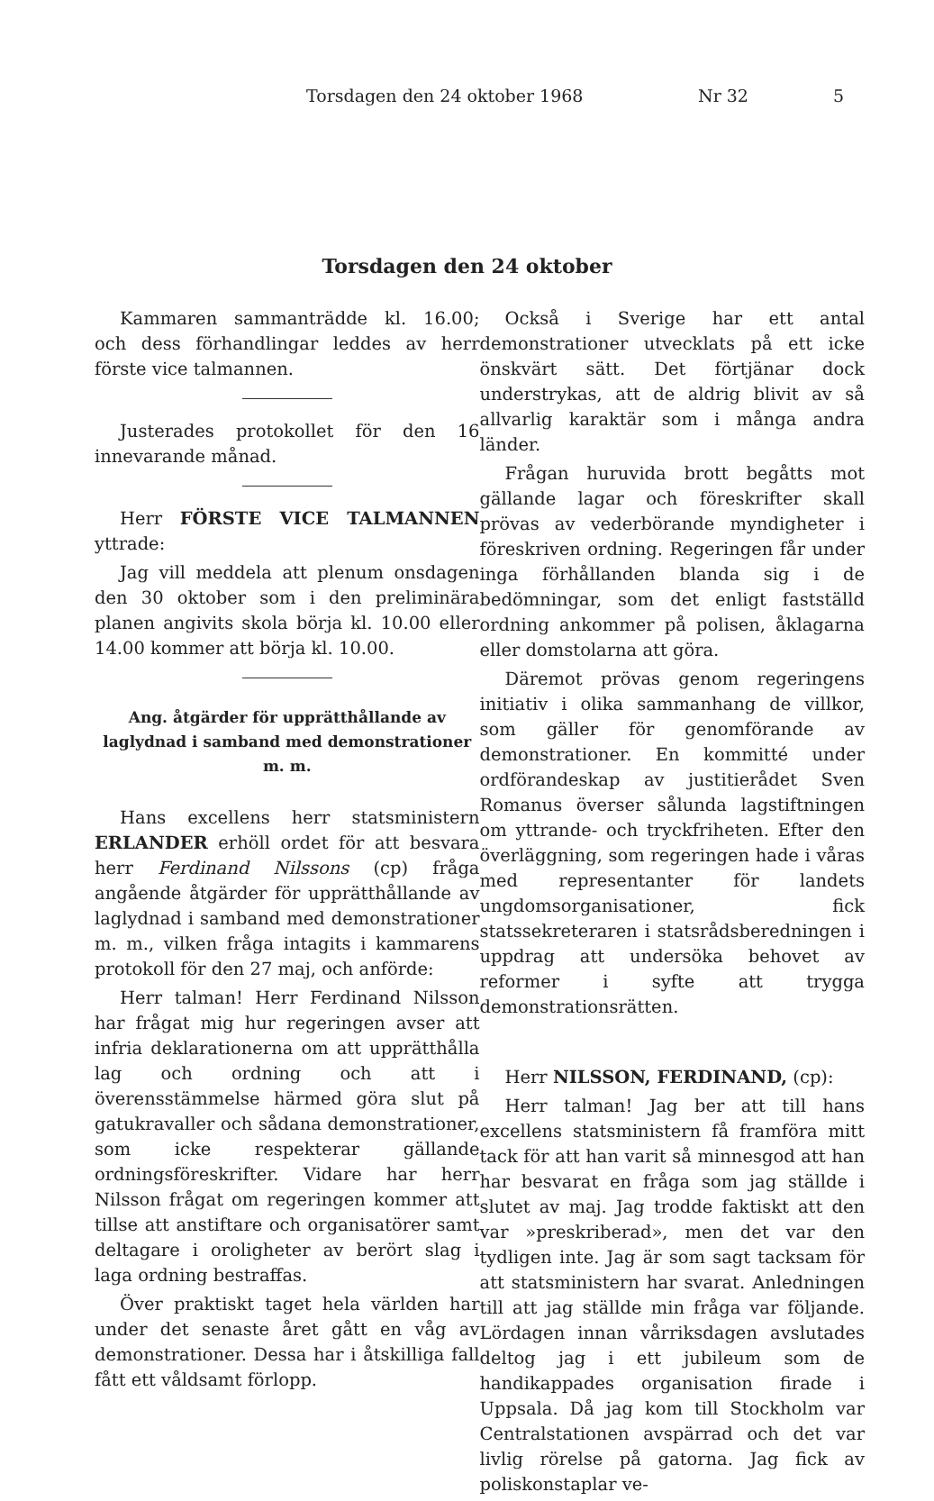Torsdagen den 24 oktober 1968 Nr 32 5
Torsdagen den 24 oktober
Kammaren sammanträdde kl. 16.00; och dess förhandlingar leddes av herr förste vice talmannen.
Justerades protokollet för den 16 innevarande månad.
Herr FÖRSTE VICE TALMANNEN yttrade:
Jag vill meddela att plenum onsdagen den 30 oktober som i den preliminära planen angivits skola börja kl. 10.00 eller 14.00 kommer att börja kl. 10.00.
Ang. åtgärder för upprätthållande av laglydnad i samband med demonstrationer m. m.
Hans excellens herr statsministern ERLANDER erhöll ordet för att besvara herr Ferdinand Nilssons (cp) fråga angående åtgärder för upprätthållande av laglydnad i samband med demonstrationer m. m., vilken fråga intagits i kammarens protokoll för den 27 maj, och anförde:
Herr talman! Herr Ferdinand Nilsson har frågat mig hur regeringen avser att infria deklarationerna om att upprätthålla lag och ordning och att i överensstämmelse härmed göra slut på gatukravaller och sådana demonstrationer, som icke respekterar gällande ordningsföreskrifter. Vidare har herr Nilsson frågat om regeringen kommer att tillse att anstiftare och organisatörer samt deltagare i oroligheter av berört slag i laga ordning bestraffas.
Över praktiskt taget hela världen har under det senaste året gått en våg av demonstrationer. Dessa har i åtskilliga fall fått ett våldsamt förlopp.
Också i Sverige har ett antal demonstrationer utvecklats på ett icke önskvärt sätt. Det förtjänar dock understrykas, att de aldrig blivit av så allvarlig karaktär som i många andra länder.
Frågan huruvida brott begåtts mot gällande lagar och föreskrifter skall prövas av vederbörande myndigheter i föreskriven ordning. Regeringen får under inga förhållanden blanda sig i de bedömningar, som det enligt fastställd ordning ankommer på polisen, åklagarna eller domstolarna att göra.
Däremot prövas genom regeringens initiativ i olika sammanhang de villkor, som gäller för genomförande av demonstrationer. En kommitté under ordförandeskap av justitierådet Sven Romanus överser sålunda lagstiftningen om yttrande- och tryckfriheten. Efter den överläggning, som regeringen hade i våras med representanter för landets ungdomsorganisationer, fick statssekreteraren i statsrådsberedningen i uppdrag att undersöka behovet av reformer i syfte att trygga demonstrationsrätten.
Herr NILSSON, FERDINAND, (cp):
Herr talman! Jag ber att till hans excellens statsministern få framföra mitt tack för att han varit så minnesgod att han har besvarat en fråga som jag ställde i slutet av maj. Jag trodde faktiskt att den var »preskriberad», men det var den tydligen inte. Jag är som sagt tacksam för att statsministern har svarat. Anledningen till att jag ställde min fråga var följande. Lördagen innan vårriksdagen avslutades deltog jag i ett jubileum som de handikappades organisation firade i Uppsala. Då jag kom till Stockholm var Centralstationen avspärrad och det var livlig rörelse på gatorna. Jag fick av poliskonstaplar ve-